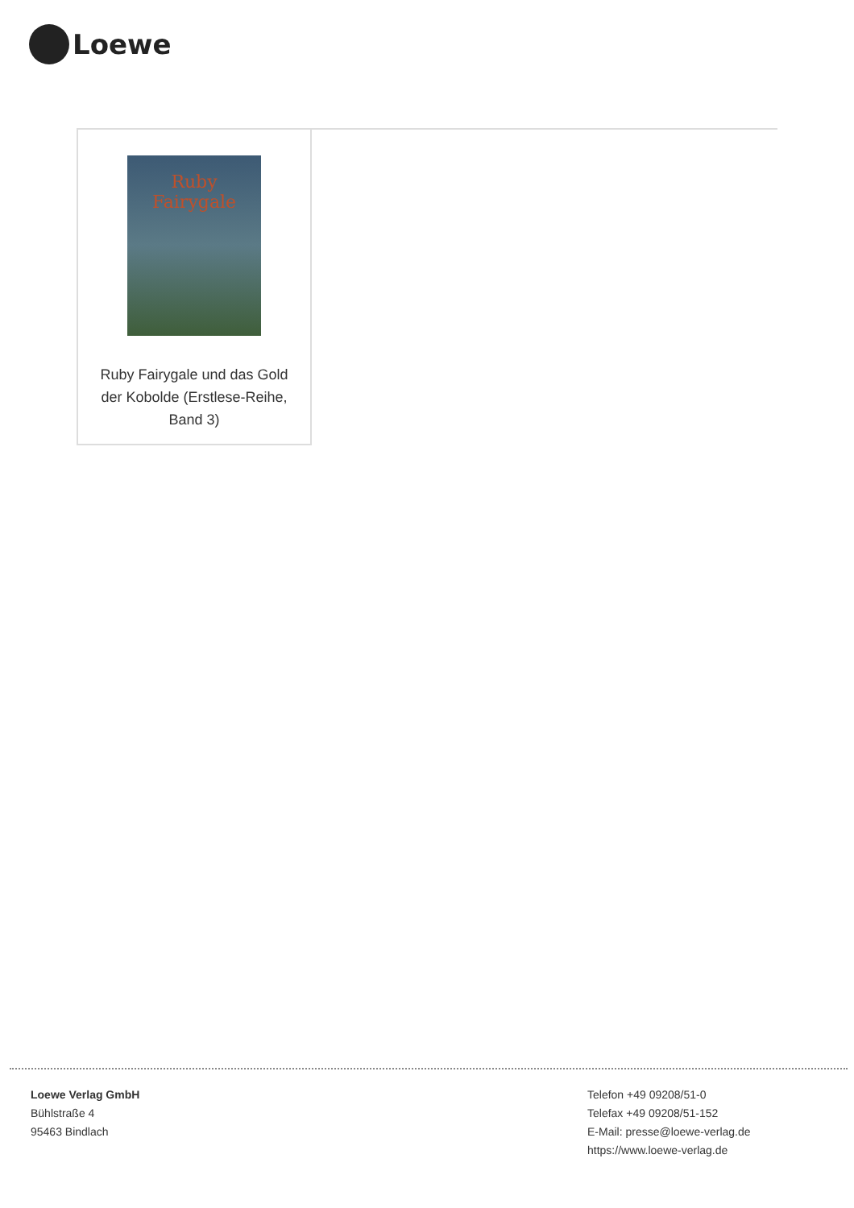Loewe
Ruby Fairygale
Ruby Fairygale und das Gold der Kobolde (Erstlese-Reihe, Band 3)
Loewe Verlag GmbH
Bühlstraße 4
95463 Bindlach
Telefon +49 09208/51-0
Telefax +49 09208/51-152
E-Mail: presse@loewe-verlag.de
https://www.loewe-verlag.de